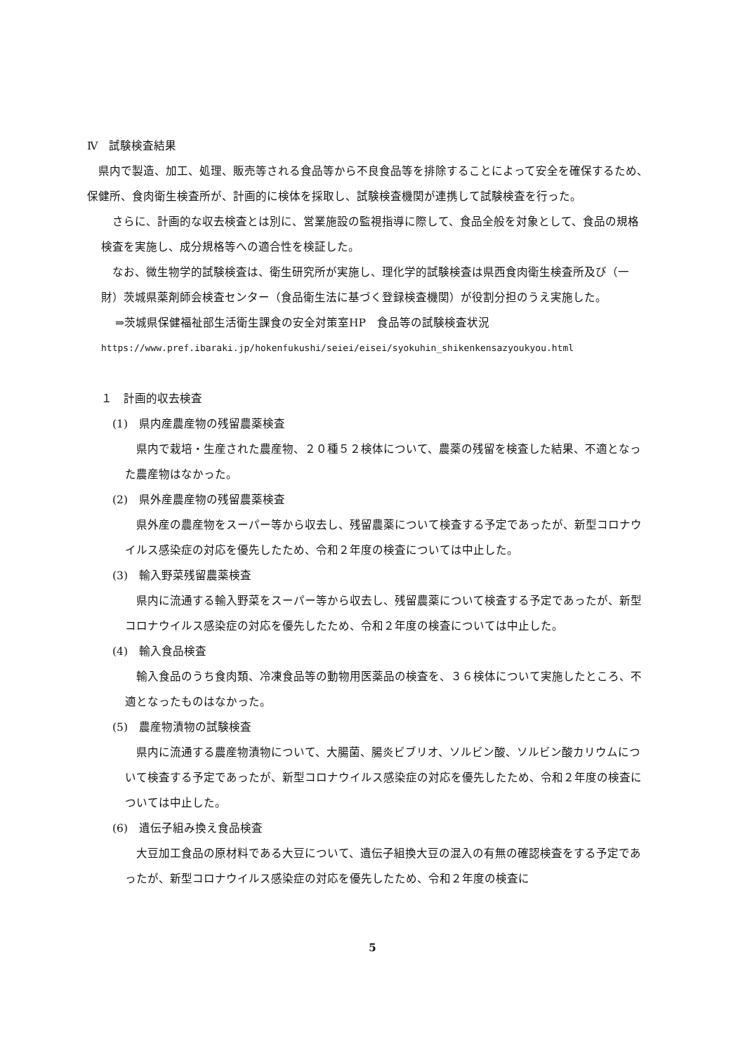Ⅳ　試験検査結果
県内で製造、加工、処理、販売等される食品等から不良食品等を排除することによって安全を確保するため、保健所、食肉衛生検査所が、計画的に検体を採取し、試験検査機関が連携して試験検査を行った。
さらに、計画的な収去検査とは別に、営業施設の監視指導に際して、食品全般を対象として、食品の規格検査を実施し、成分規格等への適合性を検証した。
なお、微生物学的試験検査は、衛生研究所が実施し、理化学的試験検査は県西食肉衛生検査所及び（一財）茨城県薬剤師会検査センター（食品衛生法に基づく登録検査機関）が役割分担のうえ実施した。
⇒茨城県保健福祉部生活衛生課食の安全対策室HP　食品等の試験検査状況
https://www.pref.ibaraki.jp/hokenfukushi/seiei/eisei/syokuhin_shikenkensazyoukyou.html
１　計画的収去検査
(1)　県内産農産物の残留農薬検査
県内で栽培・生産された農産物、２０種５２検体について、農薬の残留を検査した結果、不適となった農産物はなかった。
(2)　県外産農産物の残留農薬検査
県外産の農産物をスーパー等から収去し、残留農薬について検査する予定であったが、新型コロナウイルス感染症の対応を優先したため、令和２年度の検査については中止した。
(3)　輸入野菜残留農薬検査
県内に流通する輸入野菜をスーパー等から収去し、残留農薬について検査する予定であったが、新型コロナウイルス感染症の対応を優先したため、令和２年度の検査については中止した。
(4)　輸入食品検査
輸入食品のうち食肉類、冷凍食品等の動物用医薬品の検査を、３６検体について実施したところ、不適となったものはなかった。
(5)　農産物漬物の試験検査
県内に流通する農産物漬物について、大腸菌、腸炎ビブリオ、ソルビン酸、ソルビン酸カリウムについて検査する予定であったが、新型コロナウイルス感染症の対応を優先したため、令和２年度の検査については中止した。
(6)　遺伝子組み換え食品検査
大豆加工食品の原材料である大豆について、遺伝子組換大豆の混入の有無の確認検査をする予定であったが、新型コロナウイルス感染症の対応を優先したため、令和２年度の検査に
5